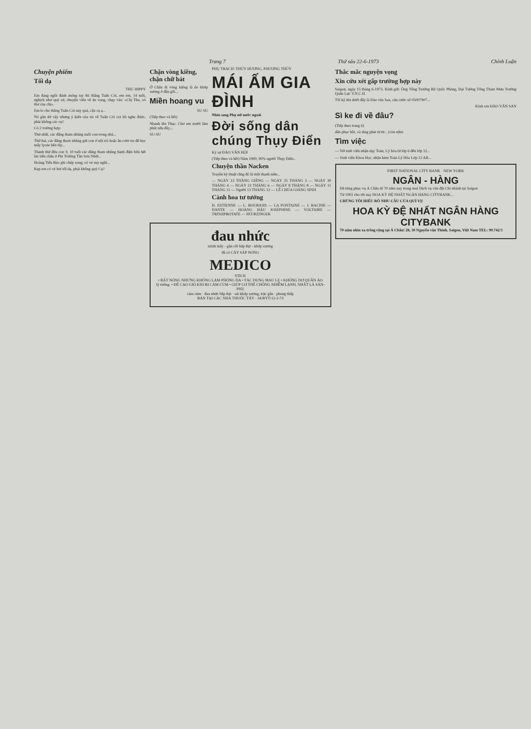Trang 7 Thứ sáu 22-6-1973 Chính Luận
Chuyện phiếm
Tối dạ
THU HIPPY
Em đang ngồi đánh móng tay thì thằng Tuấn Còi, em em, 14 tuổi, nghịch như quỷ sứ, chuyện viên về ăn vọng, chạy vào: «Chị Thu, có thư của chị».
Em lo cho thằng Tuấn Còi này quá, cậu cụ ạ...
Nó gần dở vậy nhưng ý kiến của nó về Tuấn Còi coi bộ nghe được, phải không các cụ?
Có 2 trường hợp:
Thứ nhất, các đấng tham nhũng nuôi con trong nhà...
Thứ hai, các đấng tham nhũng gửi con ở nội trú hoặc ăn cơm trọ để học mấy lycée bên tây...
Thành thử đứa con 9, 10 tuổi các đấng tham nhũng hành điện bốn hết lúc tiễn chân ở Phi Trường Tân Sơn Nhứt...
Hoàng Tiểu Bảo ghi chép xong, có vẻ suy nghĩ...
Kẹp em có vẻ hơi tối dạ, phải không quý Cụ?
Chặn vòng kiềng, chặn chữ bát
Ở Châu di vòng kiềng là do khớp xương ở đầu gối...
Miền hoang vu
SU SU
(Tiếp theo và hết)
Nhanh lên Thục. Chơ em mười lăm phút nữa đây...
SU-SU
PHỤ TRÁCH: THỦY HƯƠNG, PHƯƠNG THỦY
MÁI ẤM GIA ĐÌNH
Nhìn sang Phụ nữ nước ngoài
Đời sống dân chúng Thụy Điển
Ký sự ĐÀO VĂN HỘI
(Tiếp theo và hết) Năm 1900, 90% người Thụy Điển...
Chuyện thần Nacken
Truyền kỳ thuật rằng đó là một thanh niên...
— NGÀY 13 THÁNG GIÊNG — NGÀY 25 THÁNG 3 — NGÀY 30 THÁNG 4 — NGÀY 23 THÁNG 6 — NGÀY 8 THÁNG 8 — NGÀY 11 THÁNG 11 — Người 13 THÁNG 12 — LỄ CHÚA GIÁNG SINH
Cành hoa tư tưởng
H. ESTIENNE — L. BOURJOIS — LA FONTAINE — J. RACINE — DANTE — HOÀNG HẬU JOSÉPHINE — VOLTAIRE — TRINJIPROTATE — FEURZINGER
đau nhức
mình mẩy - gân cốt bắp thịt - khớp xương
đã có CÂY SÁP NÓNG
MEDICO
STICK
• RẤT NÓNG NHƯNG KHÔNG LÀM PHỎNG DA • TÁC DỤNG MAU LẸ • KHÔNG DƠ QUẦN ÁO
lý tưởng: • ĐỂ CẠO GIÓ KHI BỊ CẢM CÚM • GIÚP CƠ THỂ CHỐNG NHIỄM LẠNH, NHẤT LÀ SẢN-PHỤ
cảm cúm · đau nhức bắp thịt · sái khớp xương, trặc gân · phong thấp
BÁN TẠI CÁC NHÀ THUỐC TÂY · 34/BYT/12-2-73
Thắc mắc nguyện vọng
Xin cứu xét gấp trường hợp này
Saigon, ngày 15 tháng 6-1973. Kính gửi: Ông Tổng Trưởng Bộ Quốc Phòng, Đại Tướng Tổng Tham Mưu Trưởng Quân Lực V.N.C.H.
Tôi ký tên dưới đây là Đào văn San, căn cước số 05007907...
Kính xin ĐÀO VĂN SAN
Sì ke đi về đâu?
(Tiếp theo trang 6)
dần phục hồi, và tăng phát từ từ... (còn nữa)
Tìm việc
— Nữ sinh viên nhận dạy Toán, Lý hóa từ lớp 6 đến lớp 12...
— Sinh viên Khoa Học, nhận kèm Toán Lý Hóa Lớp 12 AB...
FIRST NATIONAL CITY BANK · NEW YORK
NGÂN - HÀNG
Đã từng phục vụ Á Châu từ 70 năm nay trong mọi Dịch vụ vừa đặt Chi nhánh tại Saigon
Từ 1902 cho tới nay HOA KỲ ĐỆ NHẤT NGÂN HÀNG CITYBANK...
CHÚNG TÔI HIỂU RÕ NHU CẦU CỦA QUÍ VỊ!
HOA KỲ ĐỆ NHẤT NGÂN HÀNG CITYBANK
70 năm nhìn xa trông rộng tại Á Châu! 28, 30 Nguyễn văn Thinh, Saigon, Việt Nam TEL: 99.742/3